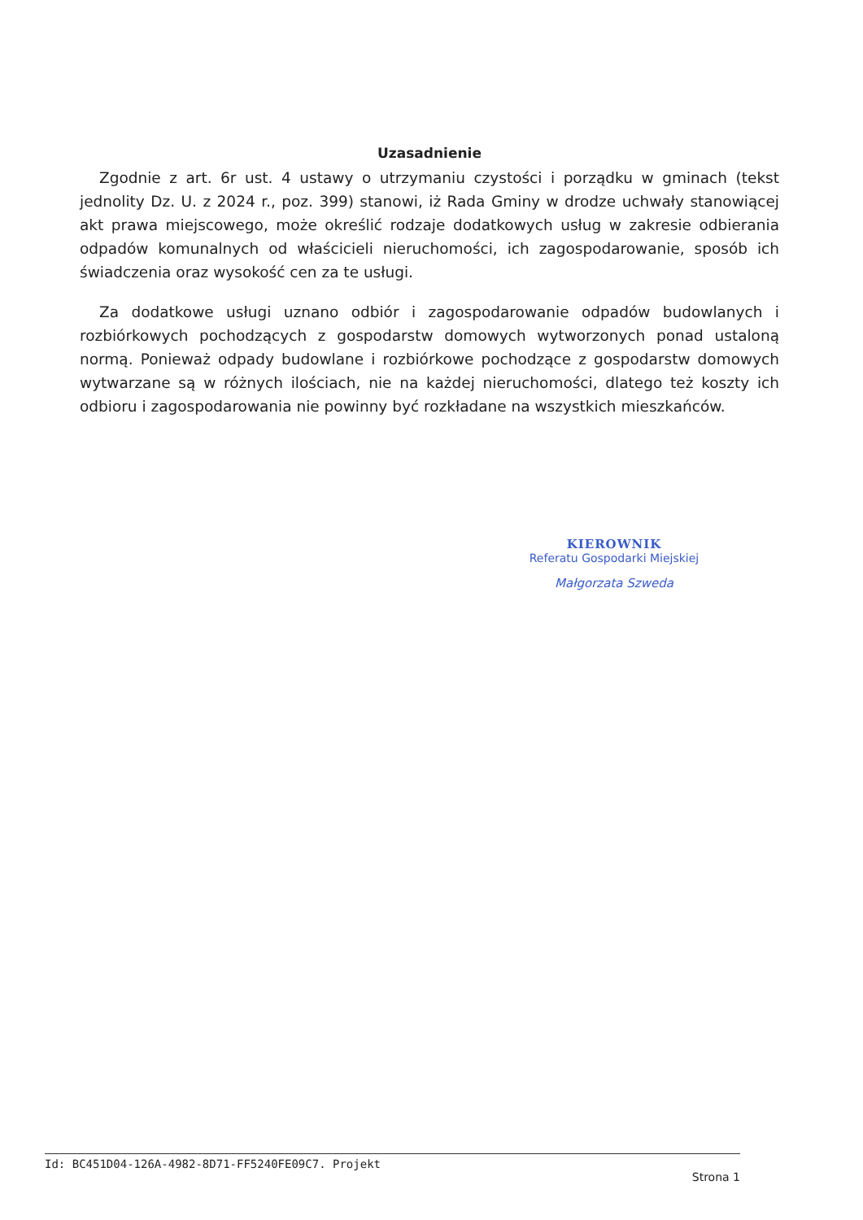Uzasadnienie
Zgodnie z art. 6r ust. 4 ustawy o utrzymaniu czystości i porządku w gminach (tekst jednolity Dz. U. z 2024 r., poz. 399) stanowi, iż Rada Gminy w drodze uchwały stanowiącej akt prawa miejscowego, może określić rodzaje dodatkowych usług w zakresie odbierania odpadów komunalnych od właścicieli nieruchomości, ich zagospodarowanie, sposób ich świadczenia oraz wysokość cen za te usługi.
Za dodatkowe usługi uznano odbiór i zagospodarowanie odpadów budowlanych i rozbiórkowych pochodzących z gospodarstw domowych wytworzonych ponad ustaloną normą. Ponieważ odpady budowlane i rozbiórkowe pochodzące z gospodarstw domowych wytwarzane są w różnych ilościach, nie na każdej nieruchomości, dlatego też koszty ich odbioru i zagospodarowania nie powinny być rozkładane na wszystkich mieszkańców.
KIEROWNIK
Referatu Gospodarki Miejskiej
Małgorzata Szweda
Id: BC451D04-126A-4982-8D71-FF5240FE09C7. Projekt
Strona 1